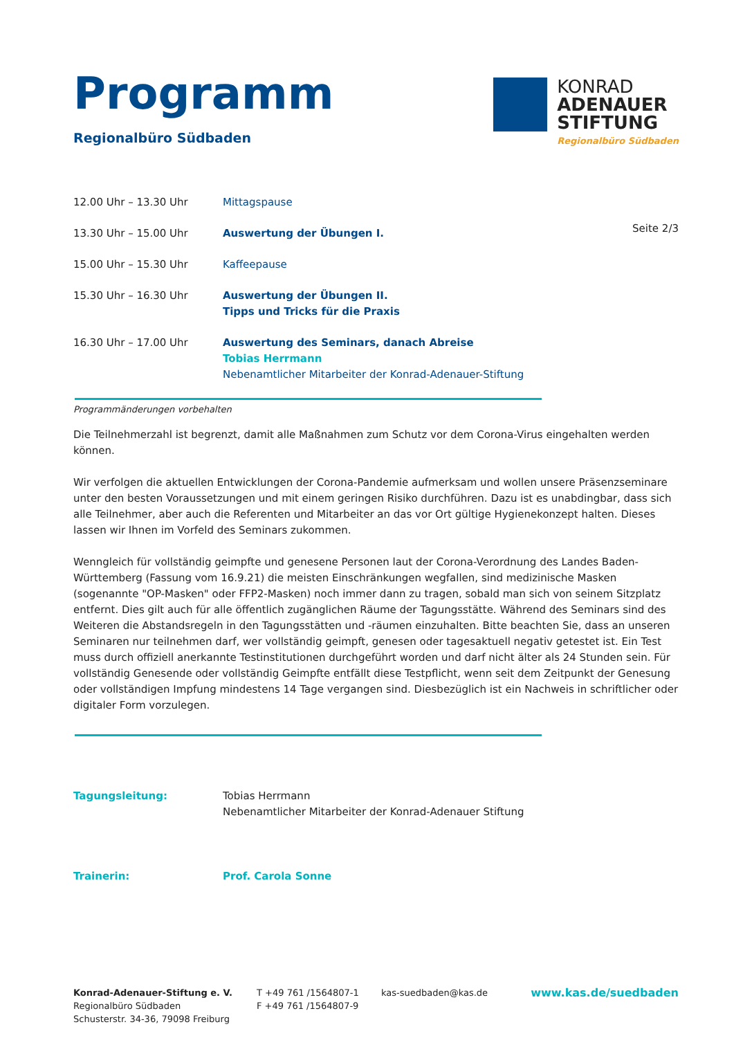Programm
Regionalbüro Südbaden
KONRAD
ADENAUER
STIFTUNG
Regionalbüro Südbaden
Seite 2/3
12.00 Uhr – 13.30 Uhr Mittagspause
13.30 Uhr – 15.00 Uhr Auswertung der Übungen I.
15.00 Uhr – 15.30 Uhr Kaffeepause
15.30 Uhr – 16.30 Uhr Auswertung der Übungen II.
Tipps und Tricks für die Praxis
16.30 Uhr – 17.00 Uhr Auswertung des Seminars, danach Abreise
Tobias Herrmann
Nebenamtlicher Mitarbeiter der Konrad-Adenauer-Stiftung
Programmänderungen vorbehalten
Die Teilnehmerzahl ist begrenzt, damit alle Maßnahmen zum Schutz vor dem Corona-Virus eingehalten werden können.
Wir verfolgen die aktuellen Entwicklungen der Corona-Pandemie aufmerksam und wollen unsere Präsenzseminare unter den besten Voraussetzungen und mit einem geringen Risiko durchführen. Dazu ist es unabdingbar, dass sich alle Teilnehmer, aber auch die Referenten und Mitarbeiter an das vor Ort gültige Hygienekonzept halten. Dieses lassen wir Ihnen im Vorfeld des Seminars zukommen.
Wenngleich für vollständig geimpfte und genesene Personen laut der Corona-Verordnung des Landes Baden-Württemberg (Fassung vom 16.9.21) die meisten Einschränkungen wegfallen, sind medizinische Masken (sogenannte "OP-Masken" oder FFP2-Masken) noch immer dann zu tragen, sobald man sich von seinem Sitzplatz entfernt. Dies gilt auch für alle öffentlich zugänglichen Räume der Tagungsstätte. Während des Seminars sind des Weiteren die Abstandsregeln in den Tagungsstätten und -räumen einzuhalten. Bitte beachten Sie, dass an unseren Seminaren nur teilnehmen darf, wer vollständig geimpft, genesen oder tagesaktuell negativ getestet ist. Ein Test muss durch offiziell anerkannte Testinstitutionen durchgeführt worden und darf nicht älter als 24 Stunden sein. Für vollständig Genesende oder vollständig Geimpfte entfällt diese Testpflicht, wenn seit dem Zeitpunkt der Genesung oder vollständigen Impfung mindestens 14 Tage vergangen sind. Diesbezüglich ist ein Nachweis in schriftlicher oder digitaler Form vorzulegen.
Tagungsleitung: Tobias Herrmann
Nebenamtlicher Mitarbeiter der Konrad-Adenauer Stiftung
Trainerin: Prof. Carola Sonne
Konrad-Adenauer-Stiftung e. V.
Regionalbüro Südbaden
Schusterstr. 34-36, 79098 Freiburg
T +49 761 /1564807-1
F +49 761 /1564807-9
kas-suedbaden@kas.de
www.kas.de/suedbaden